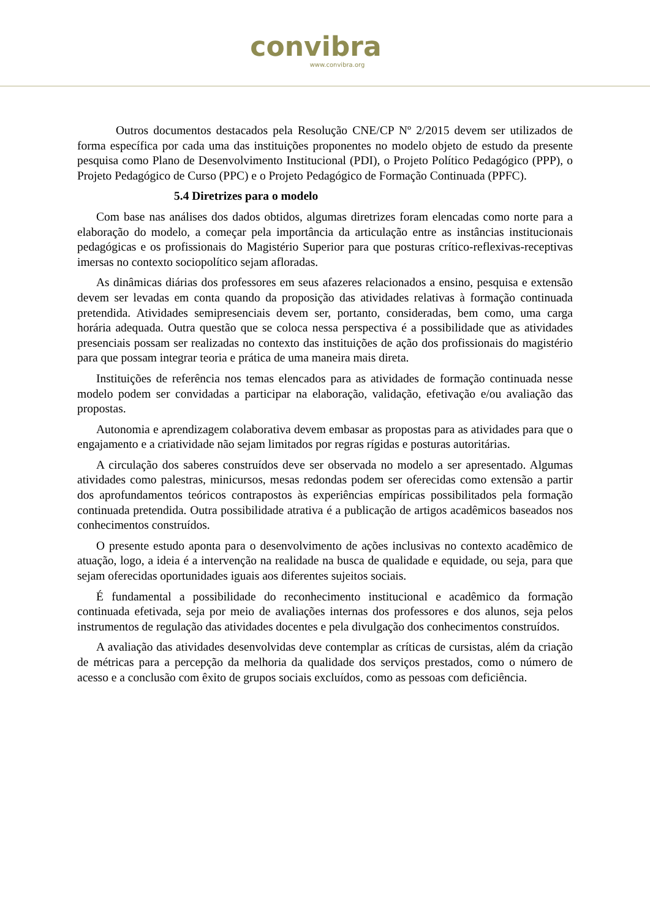convibra
www.convibra.org
Outros documentos destacados pela Resolução CNE/CP Nº 2/2015 devem ser utilizados de forma específica por cada uma das instituições proponentes no modelo objeto de estudo da presente pesquisa como Plano de Desenvolvimento Institucional (PDI), o Projeto Político Pedagógico (PPP), o Projeto Pedagógico de Curso (PPC) e o Projeto Pedagógico de Formação Continuada (PPFC).
5.4 Diretrizes para o modelo
Com base nas análises dos dados obtidos, algumas diretrizes foram elencadas como norte para a elaboração do modelo, a começar pela importância da articulação entre as instâncias institucionais pedagógicas e os profissionais do Magistério Superior para que posturas crítico-reflexivas-receptivas imersas no contexto sociopolítico sejam afloradas.
As dinâmicas diárias dos professores em seus afazeres relacionados a ensino, pesquisa e extensão devem ser levadas em conta quando da proposição das atividades relativas à formação continuada pretendida. Atividades semipresenciais devem ser, portanto, consideradas, bem como, uma carga horária adequada. Outra questão que se coloca nessa perspectiva é a possibilidade que as atividades presenciais possam ser realizadas no contexto das instituições de ação dos profissionais do magistério para que possam integrar teoria e prática de uma maneira mais direta.
Instituições de referência nos temas elencados para as atividades de formação continuada nesse modelo podem ser convidadas a participar na elaboração, validação, efetivação e/ou avaliação das propostas.
Autonomia e aprendizagem colaborativa devem embasar as propostas para as atividades para que o engajamento e a criatividade não sejam limitados por regras rígidas e posturas autoritárias.
A circulação dos saberes construídos deve ser observada no modelo a ser apresentado. Algumas atividades como palestras, minicursos, mesas redondas podem ser oferecidas como extensão a partir dos aprofundamentos teóricos contrapostos às experiências empíricas possibilitados pela formação continuada pretendida. Outra possibilidade atrativa é a publicação de artigos acadêmicos baseados nos conhecimentos construídos.
O presente estudo aponta para o desenvolvimento de ações inclusivas no contexto acadêmico de atuação, logo, a ideia é a intervenção na realidade na busca de qualidade e equidade, ou seja, para que sejam oferecidas oportunidades iguais aos diferentes sujeitos sociais.
É fundamental a possibilidade do reconhecimento institucional e acadêmico da formação continuada efetivada, seja por meio de avaliações internas dos professores e dos alunos, seja pelos instrumentos de regulação das atividades docentes e pela divulgação dos conhecimentos construídos.
A avaliação das atividades desenvolvidas deve contemplar as críticas de cursistas, além da criação de métricas para a percepção da melhoria da qualidade dos serviços prestados, como o número de acesso e a conclusão com êxito de grupos sociais excluídos, como as pessoas com deficiência.